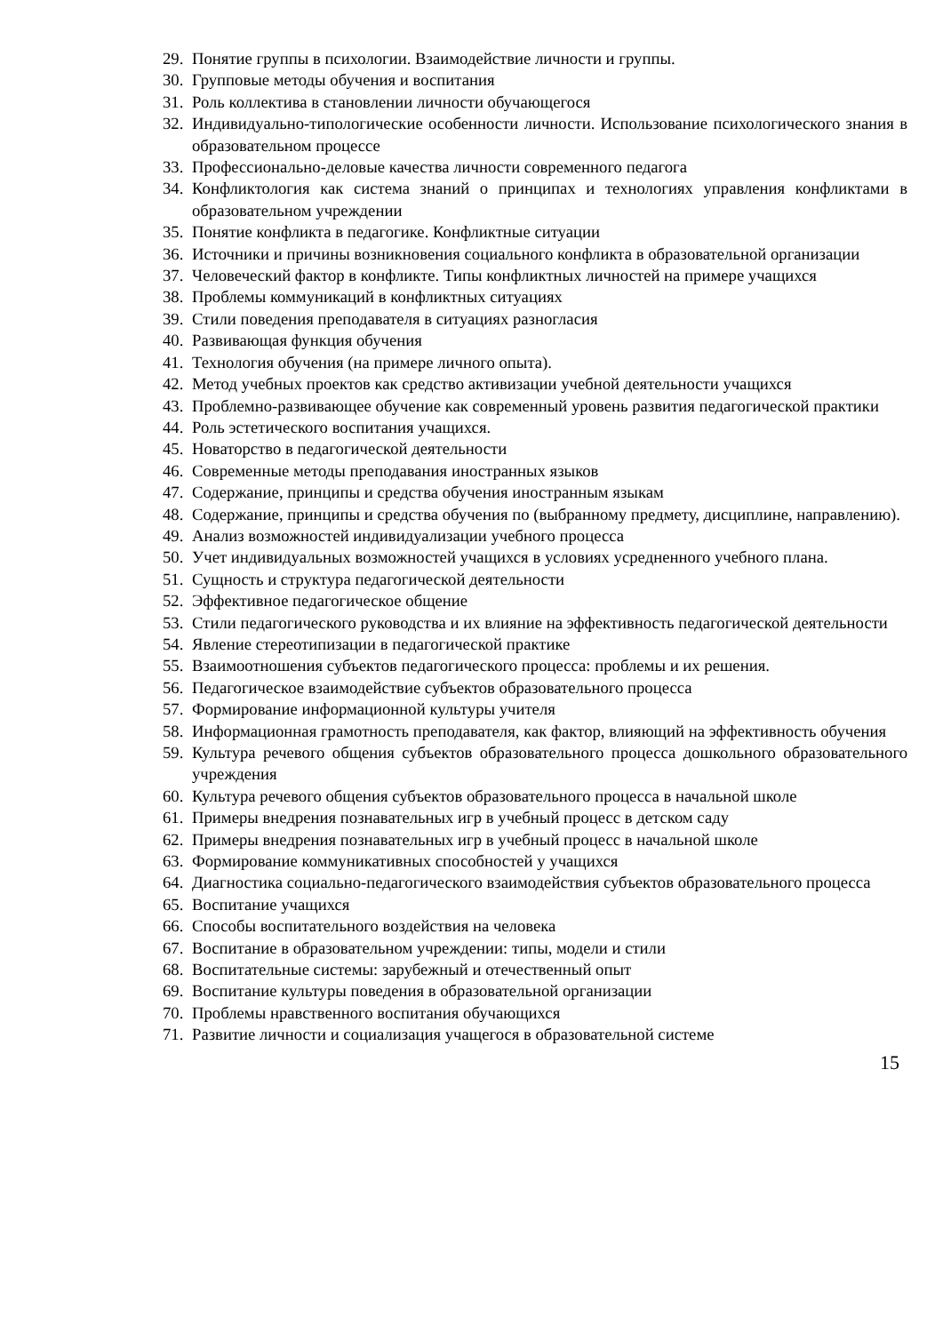29. Понятие группы в психологии. Взаимодействие личности и группы.
30. Групповые методы обучения и воспитания
31. Роль коллектива в становлении личности обучающегося
32. Индивидуально-типологические особенности личности. Использование психологического знания в образовательном процессе
33. Профессионально-деловые качества личности современного педагога
34. Конфликтология как система знаний о принципах и технологиях управления конфликтами в образовательном учреждении
35. Понятие конфликта в педагогике. Конфликтные ситуации
36. Источники и причины возникновения социального конфликта в образовательной организации
37. Человеческий фактор в конфликте. Типы конфликтных личностей на примере учащихся
38. Проблемы коммуникаций в конфликтных ситуациях
39. Стили поведения преподавателя в ситуациях разногласия
40. Развивающая функция обучения
41. Технология обучения (на примере личного опыта).
42. Метод учебных проектов как средство активизации учебной деятельности учащихся
43. Проблемно-развивающее обучение как современный уровень развития педагогической практики
44. Роль эстетического воспитания учащихся.
45. Новаторство в педагогической деятельности
46. Современные методы преподавания иностранных языков
47. Содержание, принципы и средства обучения иностранным языкам
48. Содержание, принципы и средства обучения по (выбранному предмету, дисциплине, направлению).
49. Анализ возможностей индивидуализации учебного процесса
50. Учет индивидуальных возможностей учащихся в условиях усредненного учебного плана.
51. Сущность и структура педагогической деятельности
52. Эффективное педагогическое общение
53. Стили педагогического руководства и их влияние на эффективность педагогической деятельности
54. Явление стереотипизации в педагогической практике
55. Взаимоотношения субъектов педагогического процесса: проблемы и их решения.
56. Педагогическое взаимодействие субъектов образовательного процесса
57. Формирование информационной культуры учителя
58. Информационная грамотность преподавателя, как фактор, влияющий на эффективность обучения
59. Культура речевого общения субъектов образовательного процесса дошкольного образовательного учреждения
60. Культура речевого общения субъектов образовательного процесса в начальной школе
61. Примеры внедрения познавательных игр в учебный процесс в детском саду
62. Примеры внедрения познавательных игр в учебный процесс в начальной школе
63. Формирование коммуникативных способностей у учащихся
64. Диагностика социально-педагогического взаимодействия субъектов образовательного процесса
65. Воспитание учащихся
66. Способы воспитательного воздействия на человека
67. Воспитание в образовательном учреждении: типы, модели и стили
68. Воспитательные системы: зарубежный и отечественный опыт
69. Воспитание культуры поведения в образовательной организации
70. Проблемы нравственного воспитания обучающихся
71. Развитие личности и социализация учащегося в образовательной системе
15